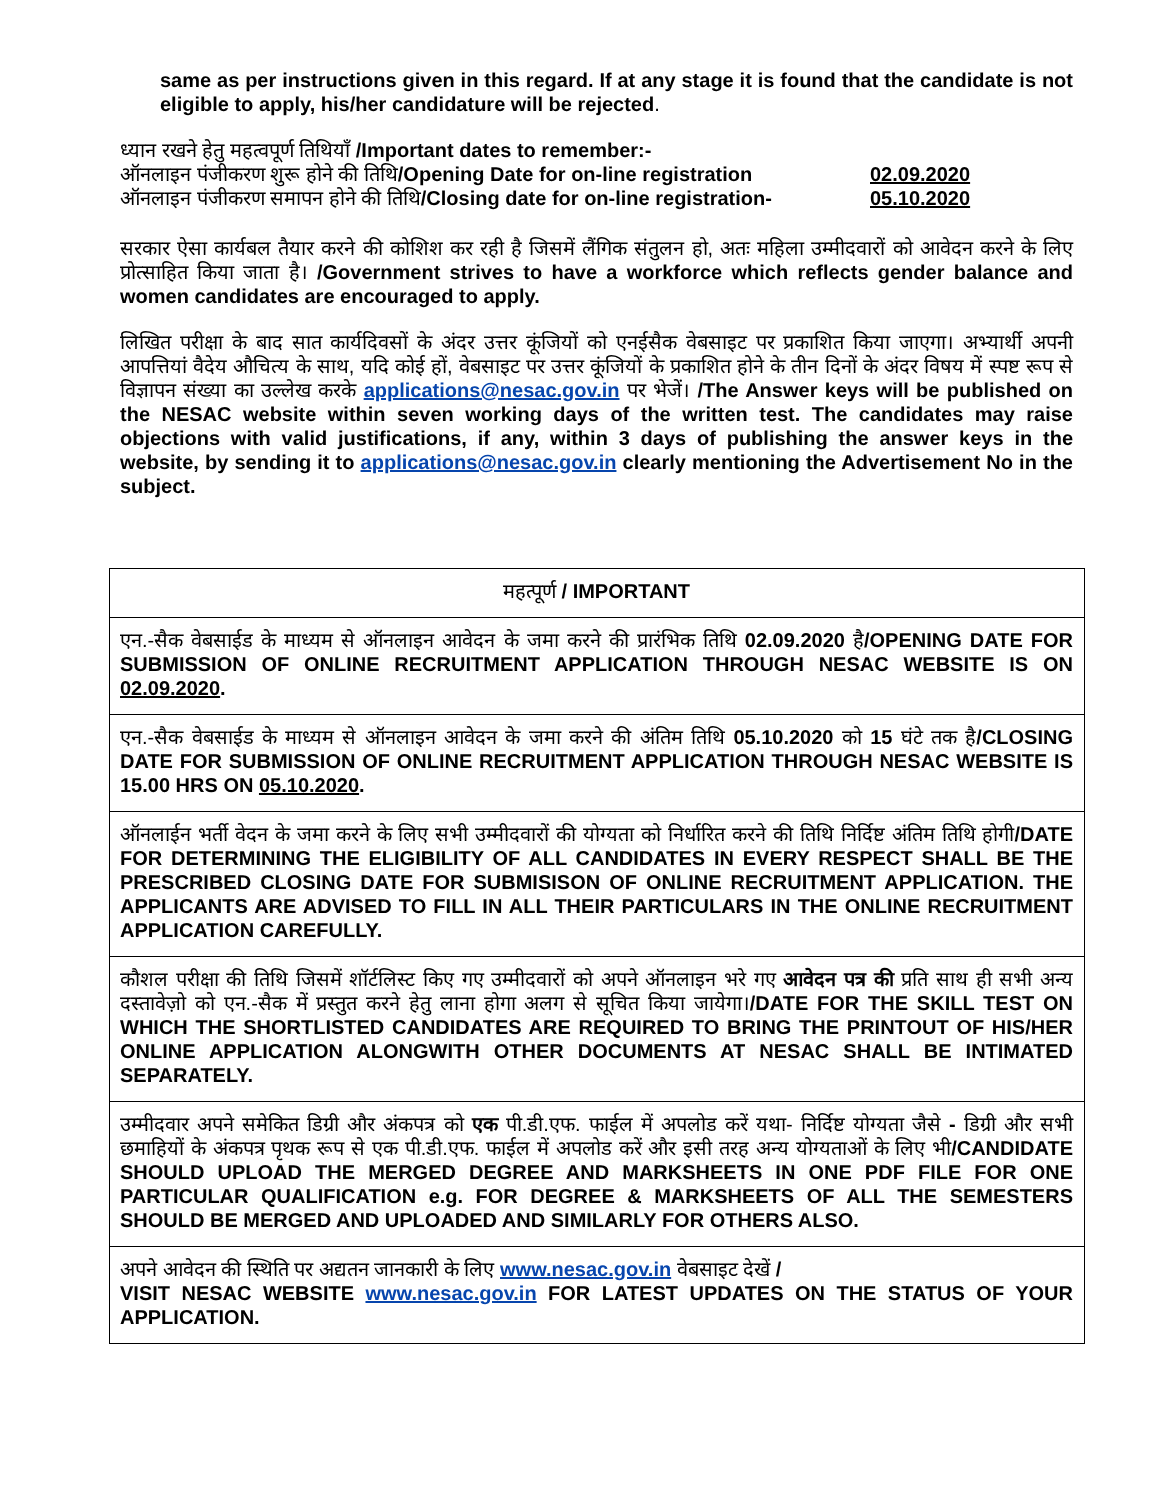same as per instructions given in this regard. If at any stage it is found that the candidate is not eligible to apply, his/her candidature will be rejected.
ध्यान रखने हेतु महत्वपूर्ण तिथियाँ /Important dates to remember:-
| ऑनलाइन पंजीकरण शुरू होने की तिथि /Opening Date for on-line registration | 02.09.2020 |
| ऑनलाइन पंजीकरण समापन होने की तिथि /Closing date for on-line registration- | 05.10.2020 |
सरकार ऐसा कार्यबल तैयार करने की कोशिश कर रही है जिसमें लैंगिक संतुलन हो, अतः महिला उम्मीदवारों को आवेदन करने के लिए प्रोत्साहित किया जाता है। /Government strives to have a workforce which reflects gender balance and women candidates are encouraged to apply.
लिखित परीक्षा के बाद सात कार्यदिवसों के अंदर उत्तर कूंजियों को एनईसैक वेबसाइट पर प्रकाशित किया जाएगा। अभ्यार्थी अपनी आपत्तियां वैदेय औचित्य के साथ, यदि कोई हों, वेबसाइट पर उत्तर कूंजियों के प्रकाशित होने के तीन दिनों के अंदर विषय में स्पष्ट रूप से विज्ञापन संख्या का उल्लेख करके applications@nesac.gov.in पर भेजें। /The Answer keys will be published on the NESAC website within seven working days of the written test. The candidates may raise objections with valid justifications, if any, within 3 days of publishing the answer keys in the website, by sending it to applications@nesac.gov.in clearly mentioning the Advertisement No in the subject.
| महत्पूर्ण / IMPORTANT |
| एन.-सैक वेबसाईड के माध्यम से ऑनलाइन आवेदन के जमा करने की प्रारंभिक तिथि 02.09.2020 है /OPENING DATE FOR SUBMISSION OF ONLINE RECRUITMENT APPLICATION THROUGH NESAC WEBSITE IS ON 02.09.2020 . |
| एन.-सैक वेबसाईड के माध्यम से ऑनलाइन आवेदन के जमा करने की अंतिम तिथि 05.10.2020 को 15 घंटे तक है /CLOSING DATE FOR SUBMISSION OF ONLINE RECRUITMENT APPLICATION THROUGH NESAC WEBSITE IS 15.00 HRS ON 05.10.2020 . |
| ऑनलाईन भर्ती वेदन के जमा करने के लिए सभी उम्मीदवारों की योग्यता को निर्धारित करने की तिथि निर्दिष्ट अंतिम तिथि होगी /DATE FOR DETERMINING THE ELIGIBILITY OF ALL CANDIDATES IN EVERY RESPECT SHALL BE THE PRESCRIBED CLOSING DATE FOR SUBMISISON OF ONLINE RECRUITMENT APPLICATION. THE APPLICANTS ARE ADVISED TO FILL IN ALL THEIR PARTICULARS IN THE ONLINE RECRUITMENT APPLICATION CAREFULLY. |
| कौशल परीक्षा की तिथि जिसमें शॉर्टलिस्ट किए गए उम्मीदवारों को अपने ऑनलाइन भरे गए आवेदन पत्र की प्रति साथ ही सभी अन्य दस्तावेज़ो को एन.-सैक में प्रस्तुत करने हेतु लाना होगा अलग से सूचित किया जायेगा। /DATE FOR THE SKILL TEST ON WHICH THE SHORTLISTED CANDIDATES ARE REQUIRED TO BRING THE PRINTOUT OF HIS/HER ONLINE APPLICATION ALONGWITH OTHER DOCUMENTS AT NESAC SHALL BE INTIMATED SEPARATELY. |
| उम्मीदवार अपने समेकित डिग्री और अंकपत्र को एक पी.डी.एफ. फाईल में अपलोड करें यथा- निर्दिष्ट योग्यता जैसे - डिग्री और सभी छमाहियों के अंकपत्र पृथक रूप से एक पी.डी.एफ. फाईल में अपलोड करें और इसी तरह अन्य योग्यताओं के लिए भी /CANDIDATE SHOULD UPLOAD THE MERGED DEGREE AND MARKSHEETS IN ONE PDF FILE FOR ONE PARTICULAR QUALIFICATION e.g. FOR DEGREE & MARKSHEETS OF ALL THE SEMESTERS SHOULD BE MERGED AND UPLOADED AND SIMILARLY FOR OTHERS ALSO. |
| अपने आवेदन की स्थिति पर अद्यतन जानकारी के लिए www.nesac.gov.in वेबसाइट देखें / VISIT NESAC WEBSITE www.nesac.gov.in FOR LATEST UPDATES ON THE STATUS OF YOUR APPLICATION. |